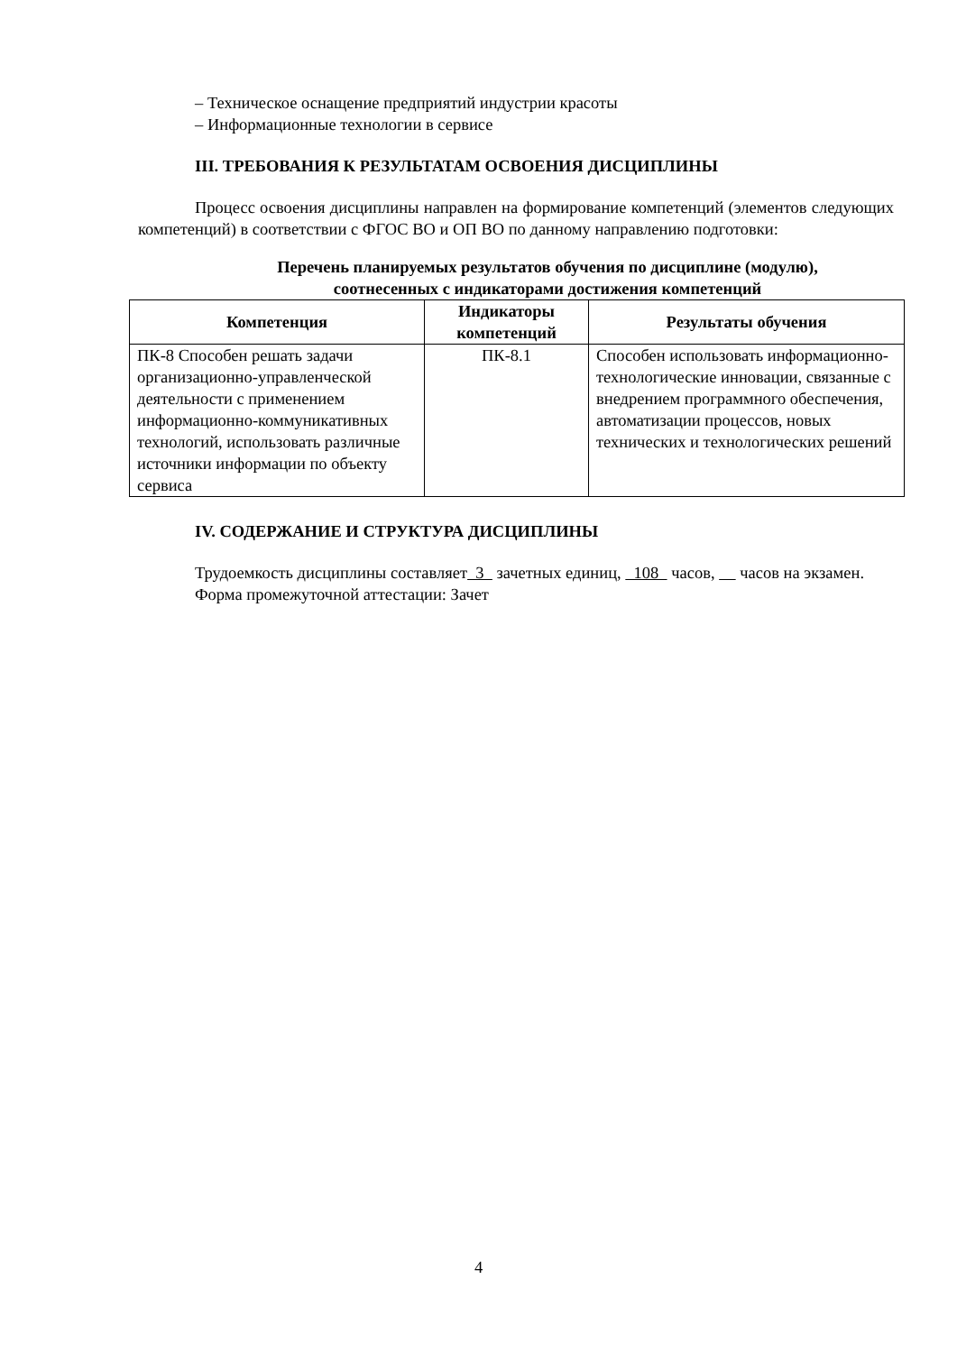– Техническое оснащение предприятий индустрии красоты
– Информационные технологии в сервисе
III. ТРЕБОВАНИЯ К РЕЗУЛЬТАТАМ ОСВОЕНИЯ ДИСЦИПЛИНЫ
Процесс освоения дисциплины направлен на формирование компетенций (элементов следующих компетенций) в соответствии с ФГОС ВО и ОП ВО по данному направлению подготовки:
Перечень планируемых результатов обучения по дисциплине (модулю),
соотнесенных с индикаторами достижения компетенций
| Компетенция | Индикаторы компетенций | Результаты обучения |
| --- | --- | --- |
| ПК-8 Способен решать задачи организационно-управленческой деятельности с применением информационно-коммуникативных технологий, использовать различные источники информации по объекту сервиса | ПК-8.1 | Способен использовать информационно-технологические инновации, связанные с внедрением программного обеспечения, автоматизации процессов, новых технических и технологических решений |
IV. СОДЕРЖАНИЕ И СТРУКТУРА ДИСЦИПЛИНЫ
Трудоемкость дисциплины составляет 3 зачетных единиц, 108 часов, часов на экзамен.
Форма промежуточной аттестации: Зачет
4